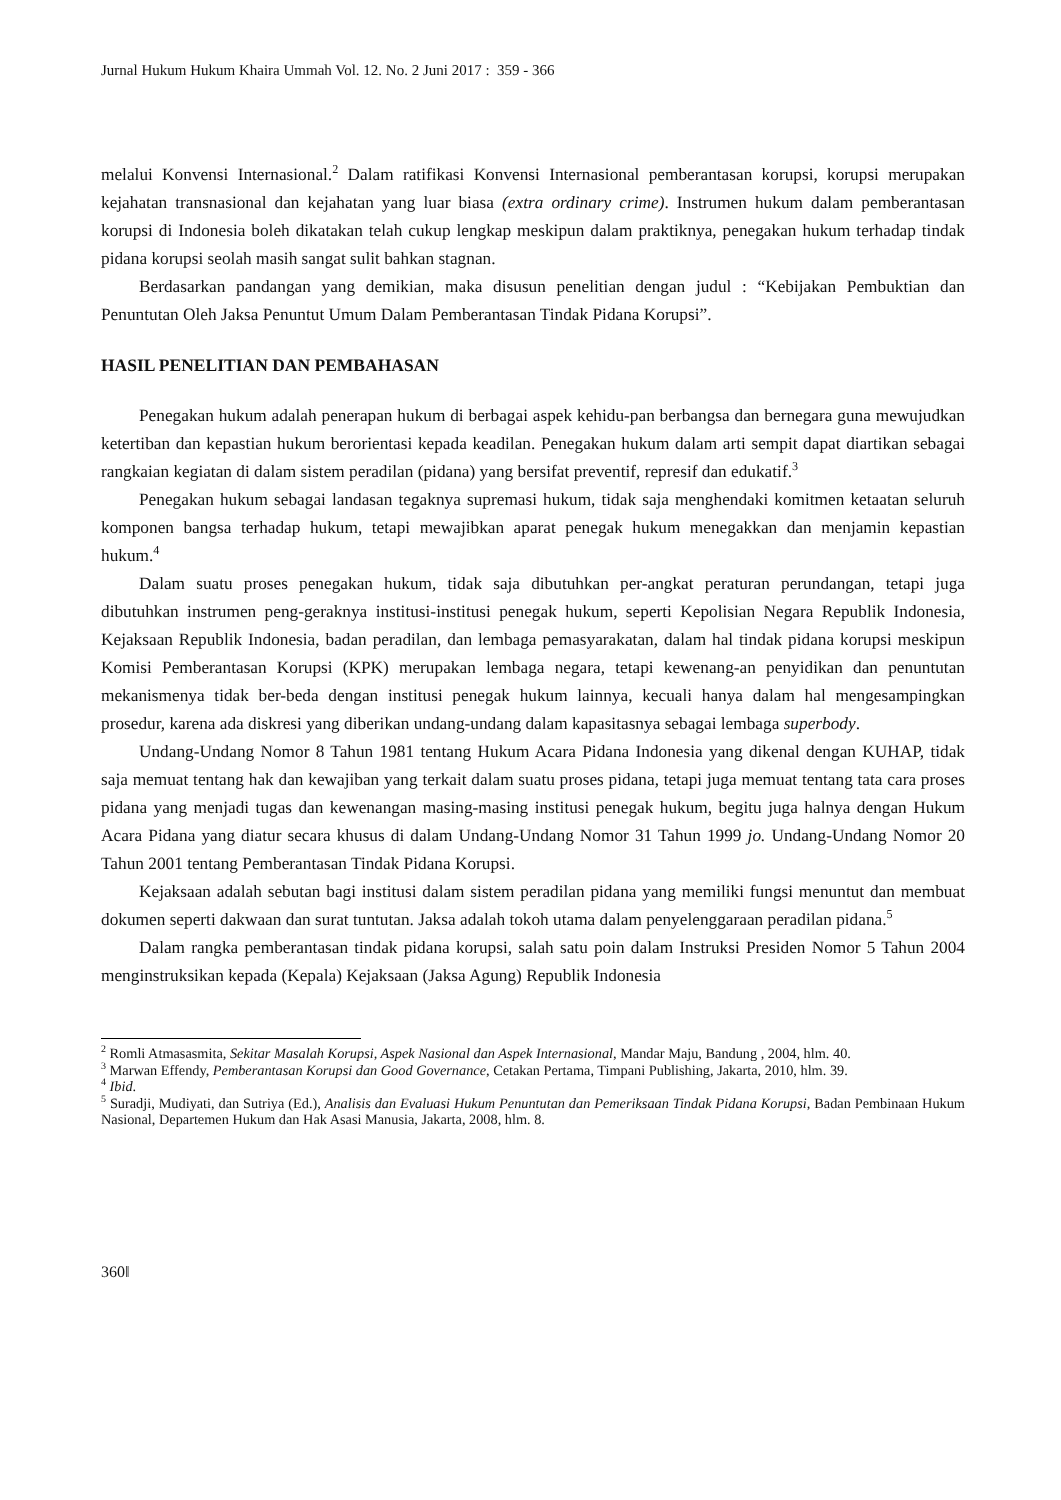Jurnal Hukum Hukum Khaira Ummah Vol. 12. No. 2 Juni 2017 : 359 - 366
melalui Konvensi Internasional.<sup>2</sup> Dalam ratifikasi Konvensi Internasional pemberantasan korupsi, korupsi merupakan kejahatan transnasional dan kejahatan yang luar biasa (extra ordinary crime). Instrumen hukum dalam pemberantasan korupsi di Indonesia boleh dikatakan telah cukup lengkap meskipun dalam praktiknya, penegakan hukum terhadap tindak pidana korupsi seolah masih sangat sulit bahkan stagnan.
Berdasarkan pandangan yang demikian, maka disusun penelitian dengan judul : “Kebijakan Pembuktian dan Penuntutan Oleh Jaksa Penuntut Umum Dalam Pemberantasan Tindak Pidana Korupsi”.
HASIL PENELITIAN DAN PEMBAHASAN
Penegakan hukum adalah penerapan hukum di berbagai aspek kehidu-pan berbangsa dan bernegara guna mewujudkan ketertiban dan kepastian hukum berorientasi kepada keadilan. Penegakan hukum dalam arti sempit dapat diartikan sebagai rangkaian kegiatan di dalam sistem peradilan (pidana) yang bersifat preventif, represif dan edukatif.<sup>3</sup>
Penegakan hukum sebagai landasan tegaknya supremasi hukum, tidak saja menghendaki komitmen ketaatan seluruh komponen bangsa terhadap hukum, tetapi mewajibkan aparat penegak hukum menegakkan dan menjamin kepastian hukum.<sup>4</sup>
Dalam suatu proses penegakan hukum, tidak saja dibutuhkan per-angkat peraturan perundangan, tetapi juga dibutuhkan instrumen peng-geraknya institusi-institusi penegak hukum, seperti Kepolisian Negara Republik Indonesia, Kejaksaan Republik Indonesia, badan peradilan, dan lembaga pemasyarakatan, dalam hal tindak pidana korupsi meskipun Komisi Pemberantasan Korupsi (KPK) merupakan lembaga negara, tetapi kewenang-an penyidikan dan penuntutan mekanismenya tidak ber-beda dengan institusi penegak hukum lainnya, kecuali hanya dalam hal mengesampingkan prosedur, karena ada diskresi yang diberikan undang-undang dalam kapasitasnya sebagai lembaga superbody.
Undang-Undang Nomor 8 Tahun 1981 tentang Hukum Acara Pidana Indonesia yang dikenal dengan KUHAP, tidak saja memuat tentang hak dan kewajiban yang terkait dalam suatu proses pidana, tetapi juga memuat tentang tata cara proses pidana yang menjadi tugas dan kewenangan masing-masing institusi penegak hukum, begitu juga halnya dengan Hukum Acara Pidana yang diatur secara khusus di dalam Undang-Undang Nomor 31 Tahun 1999 jo. Undang-Undang Nomor 20 Tahun 2001 tentang Pemberantasan Tindak Pidana Korupsi.
Kejaksaan adalah sebutan bagi institusi dalam sistem peradilan pidana yang memiliki fungsi menuntut dan membuat dokumen seperti dakwaan dan surat tuntutan. Jaksa adalah tokoh utama dalam penyelenggaraan peradilan pidana.<sup>5</sup>
Dalam rangka pemberantasan tindak pidana korupsi, salah satu poin dalam Instruksi Presiden Nomor 5 Tahun 2004 menginstruksikan kepada (Kepala) Kejaksaan (Jaksa Agung) Republik Indonesia
<sup>2</sup> Romli Atmasasmita, Sekitar Masalah Korupsi, Aspek Nasional dan Aspek Internasional, Mandar Maju, Bandung , 2004, hlm. 40.
<sup>3</sup> Marwan Effendy, Pemberantasan Korupsi dan Good Governance, Cetakan Pertama, Timpani Publishing, Jakarta, 2010, hlm. 39.
<sup>4</sup> Ibid.
<sup>5</sup> Suradji, Mudiyati, dan Sutriya (Ed.), Analisis dan Evaluasi Hukum Penuntutan dan Pemeriksaan Tindak Pidana Korupsi, Badan Pembinaan Hukum Nasional, Departemen Hukum dan Hak Asasi Manusia, Jakarta, 2008, hlm. 8.
360‖